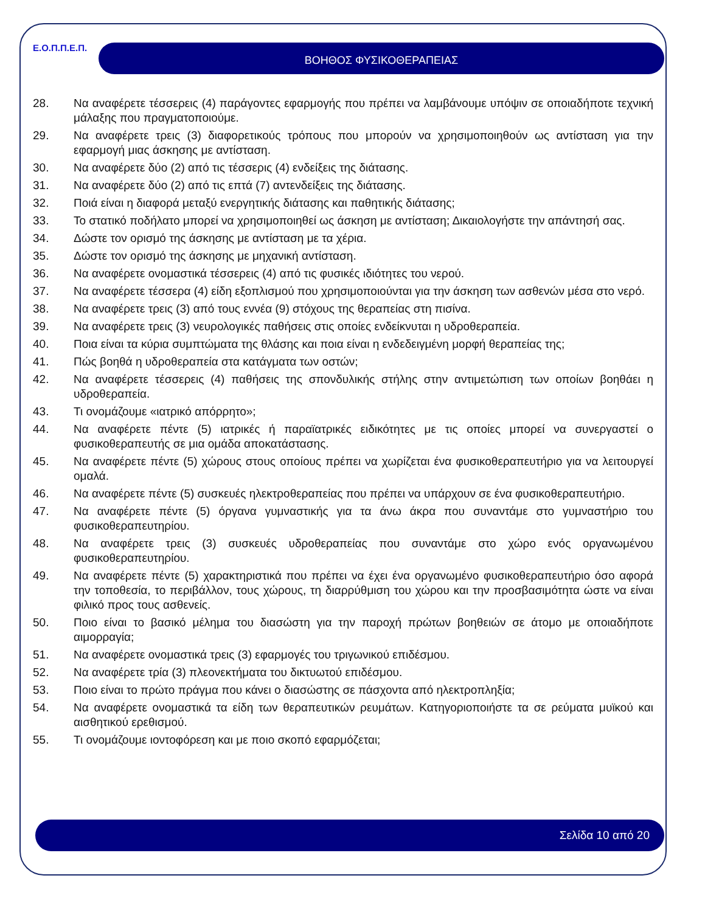Ε.Ο.Π.Π.Ε.Π. ΒΟΗΘΟΣ ΦΥΣΙΚΟΘΕΡΑΠΕΙΑΣ
28. Να αναφέρετε τέσσερεις (4) παράγοντες εφαρμογής που πρέπει να λαμβάνουμε υπόψιν σε οποιαδήποτε τεχνική μάλαξης που πραγματοποιούμε.
29. Να αναφέρετε τρεις (3) διαφορετικούς τρόπους που μπορούν να χρησιμοποιηθούν ως αντίσταση για την εφαρμογή μιας άσκησης με αντίσταση.
30. Να αναφέρετε δύο (2) από τις τέσσερις (4) ενδείξεις της διάτασης.
31. Να αναφέρετε δύο (2) από τις επτά (7) αντενδείξεις της διάτασης.
32. Ποιά είναι η διαφορά μεταξύ ενεργητικής διάτασης και παθητικής διάτασης;
33. Το στατικό ποδήλατο μπορεί να χρησιμοποιηθεί ως άσκηση με αντίσταση; Δικαιολογήστε την απάντησή σας.
34. Δώστε τον ορισμό της άσκησης με αντίσταση με τα χέρια.
35. Δώστε τον ορισμό της άσκησης με μηχανική αντίσταση.
36. Να αναφέρετε ονομαστικά τέσσερεις (4) από τις φυσικές ιδιότητες του νερού.
37. Να αναφέρετε τέσσερα (4) είδη εξοπλισμού που χρησιμοποιούνται για την άσκηση των ασθενών μέσα στο νερό.
38. Να αναφέρετε τρεις (3) από τους εννέα (9) στόχους της θεραπείας στη πισίνα.
39. Να αναφέρετε τρεις (3) νευρολογικές παθήσεις στις οποίες ενδείκνυται η υδροθεραπεία.
40. Ποια είναι τα κύρια συμπτώματα της θλάσης και ποια είναι η ενδεδειγμένη μορφή θεραπείας της;
41. Πώς βοηθά η υδροθεραπεία στα κατάγματα των οστών;
42. Να αναφέρετε τέσσερεις (4) παθήσεις της σπονδυλικής στήλης στην αντιμετώπιση των οποίων βοηθάει η υδροθεραπεία.
43. Τι ονομάζουμε «ιατρικό απόρρητο»;
44. Να αναφέρετε πέντε (5) ιατρικές ή παραϊατρικές ειδικότητες με τις οποίες μπορεί να συνεργαστεί ο φυσικοθεραπευτής σε μια ομάδα αποκατάστασης.
45. Να αναφέρετε πέντε (5) χώρους στους οποίους πρέπει να χωρίζεται ένα φυσικοθεραπευτήριο για να λειτουργεί ομαλά.
46. Να αναφέρετε πέντε (5) συσκευές ηλεκτροθεραπείας που πρέπει να υπάρχουν σε ένα φυσικοθεραπευτήριο.
47. Να αναφέρετε πέντε (5) όργανα γυμναστικής για τα άνω άκρα που συναντάμε στο γυμναστήριο του φυσικοθεραπευτηρίου.
48. Να αναφέρετε τρεις (3) συσκευές υδροθεραπείας που συναντάμε στο χώρο ενός οργανωμένου φυσικοθεραπευτηρίου.
49. Να αναφέρετε πέντε (5) χαρακτηριστικά που πρέπει να έχει ένα οργανωμένο φυσικοθεραπευτήριο όσο αφορά την τοποθεσία, το περιβάλλον, τους χώρους, τη διαρρύθμιση του χώρου και την προσβασιμότητα ώστε να είναι φιλικό προς τους ασθενείς.
50. Ποιο είναι το βασικό μέλημα του διασώστη για την παροχή πρώτων βοηθειών σε άτομο με οποιαδήποτε αιμορραγία;
51. Να αναφέρετε ονομαστικά τρεις (3) εφαρμογές του τριγωνικού επιδέσμου.
52. Να αναφέρετε τρία (3) πλεονεκτήματα του δικτυωτού επιδέσμου.
53. Ποιο είναι το πρώτο πράγμα που κάνει ο διασώστης σε πάσχοντα από ηλεκτροπληξία;
54. Να αναφέρετε ονομαστικά τα είδη των θεραπευτικών ρευμάτων. Κατηγοριοποιήστε τα σε ρεύματα μυϊκού και αισθητικού ερεθισμού.
55. Τι ονομάζουμε ιοντοφόρεση και με ποιο σκοπό εφαρμόζεται;
Σελίδα 10 από 20